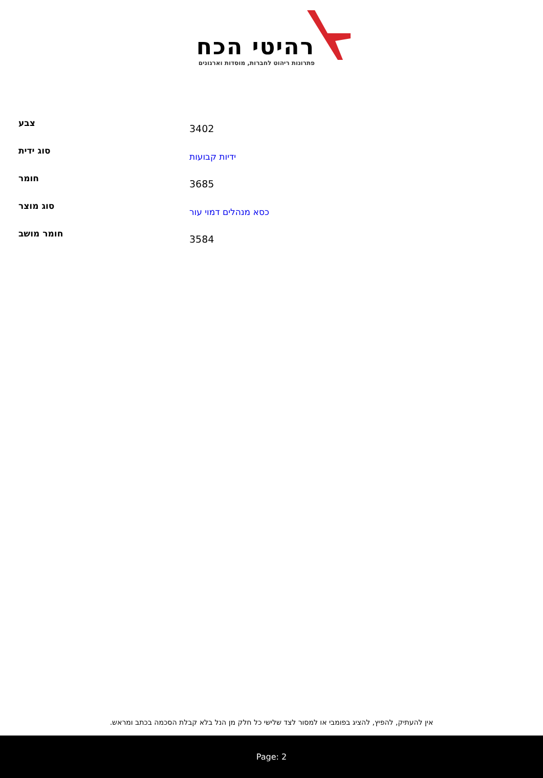רהיטי הכח
פתרונות ריהוט לחברות, מוסדות וארגונים
| צבע | 3402 |
| סוג ידית | ידיות קבועות |
| חומר | 3685 |
| סוג מוצר | כסא מנהלים דמוי עור |
| חומר מושב | 3584 |
אין להעתיק, להפיץ, להציג בפומבי או למסור לצד שלישי כל חלק מן הנל בלא קבלת הסכמה בכתב ומראש.
Page: 2